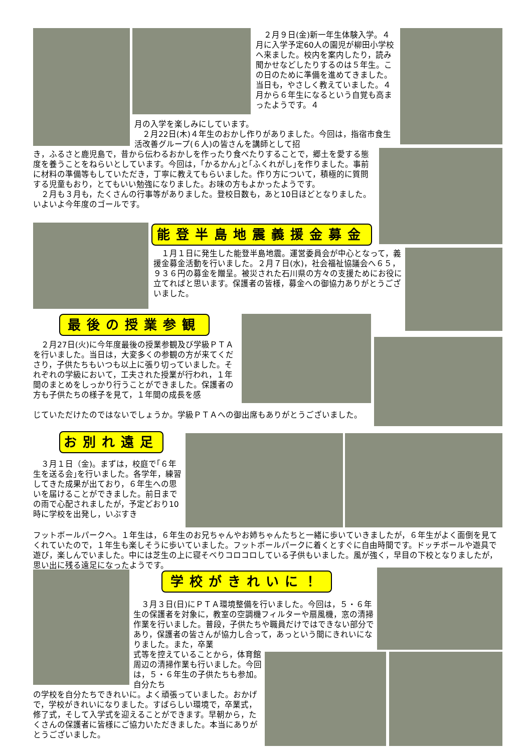２月９日(金)新一年生体験入学。４月に入学予定60人の園児が柳田小学校へ来ました。校内を案内したり，読み聞かせなどしたりするのは５年生。この日のために準備を進めてきました。当日も，やさしく教えていました。４月から６年生になるという自覚も高まったようです。４
月の入学を楽しみにしています。
　２月22日(木)４年生のおかし作りがありました。今回は，指宿市食生活改善グループ(６人)の皆さんを講師として招
き，ふるさと鹿児島で，昔から伝わるおかしを作ったり食べたりすることで，郷土を愛する態度を養うことをねらいとしています。今回は，｢かるかん｣と｢ふくれがし｣を作りました。事前に材料の準備等もしていただき，丁寧に教えてもらいました。作り方について，積極的に質問する児童もおり，とてもいい勉強になりました。お味の方もよかったようです。
　２月も３月も，たくさんの行事等がありました。登校日数も，あと10日ほどとなりました。いよいよ今年度のゴールです。
能登半島地震義援金募金
　１月１日に発生した能登半島地震。運営委員会が中心となって，義援金募金活動を行いました。２月７日(水)，社会福祉協議会へ６５，９３６円の募金を贈呈。被災された石川県の方々の支援ためにお役に立てればと思います。保護者の皆様，募金への御協力ありがとうございました。
最後の授業参観
　２月27日(火)に今年度最後の授業参観及び学級ＰＴＡを行いました。当日は，大変多くの参観の方が来てくださり，子供たちもいつも以上に張り切っていました。それぞれの学級において，工夫された授業が行われ，１年間のまとめをしっかり行うことができました。保護者の方も子供たちの様子を見て，１年間の成長を感
じていただけたのではないでしょうか。学級ＰＴＡへの御出席もありがとうございました。
お別れ遠足
　３月１日（金)。まずは，校庭で｢６年生を送る会｣を行いました。各学年，練習してきた成果が出ており，６年生への思いを届けることができました。前日までの雨で心配されましたが，予定どおり10時に学校を出発し，いぶすき
フットボールパークへ。１年生は，６年生のお兄ちゃんやお姉ちゃんたちと一緒に歩いていきましたが，６年生がよく面倒を見てくれていたので，１年生も楽しそうに歩いていました。フットボールパークに着くとすぐに自由時間です。ドッチボールや遊具で遊び，楽しんでいました。中には芝生の上に寝そべりコロコロしている子供もいました。風が強く，早目の下校となりましたが，思い出に残る遠足になったようです。
学校がきれいに！
　３月３日(日)にＰＴＡ環境整備を行いました。今回は，５・６年生の保護者を対象に，教室の空調機フィルターや扇風機，窓の清掃作業を行いました。普段，子供たちや職員だけではできない部分であり，保護者の皆さんが協力し合って，あっという間にきれいになりました。また，卒業
式等を控えていることから，体育館周辺の清掃作業も行いました。今回は，５・６年生の子供たちも参加。自分たち
の学校を自分たちできれいに。よく頑張っていました。おかげで，学校がきれいになりました。すばらしい環境で，卒業式，修了式，そして入学式を迎えることができます。早朝から，たくさんの保護者に皆様にご協力いただきました。本当にありがとうございました。